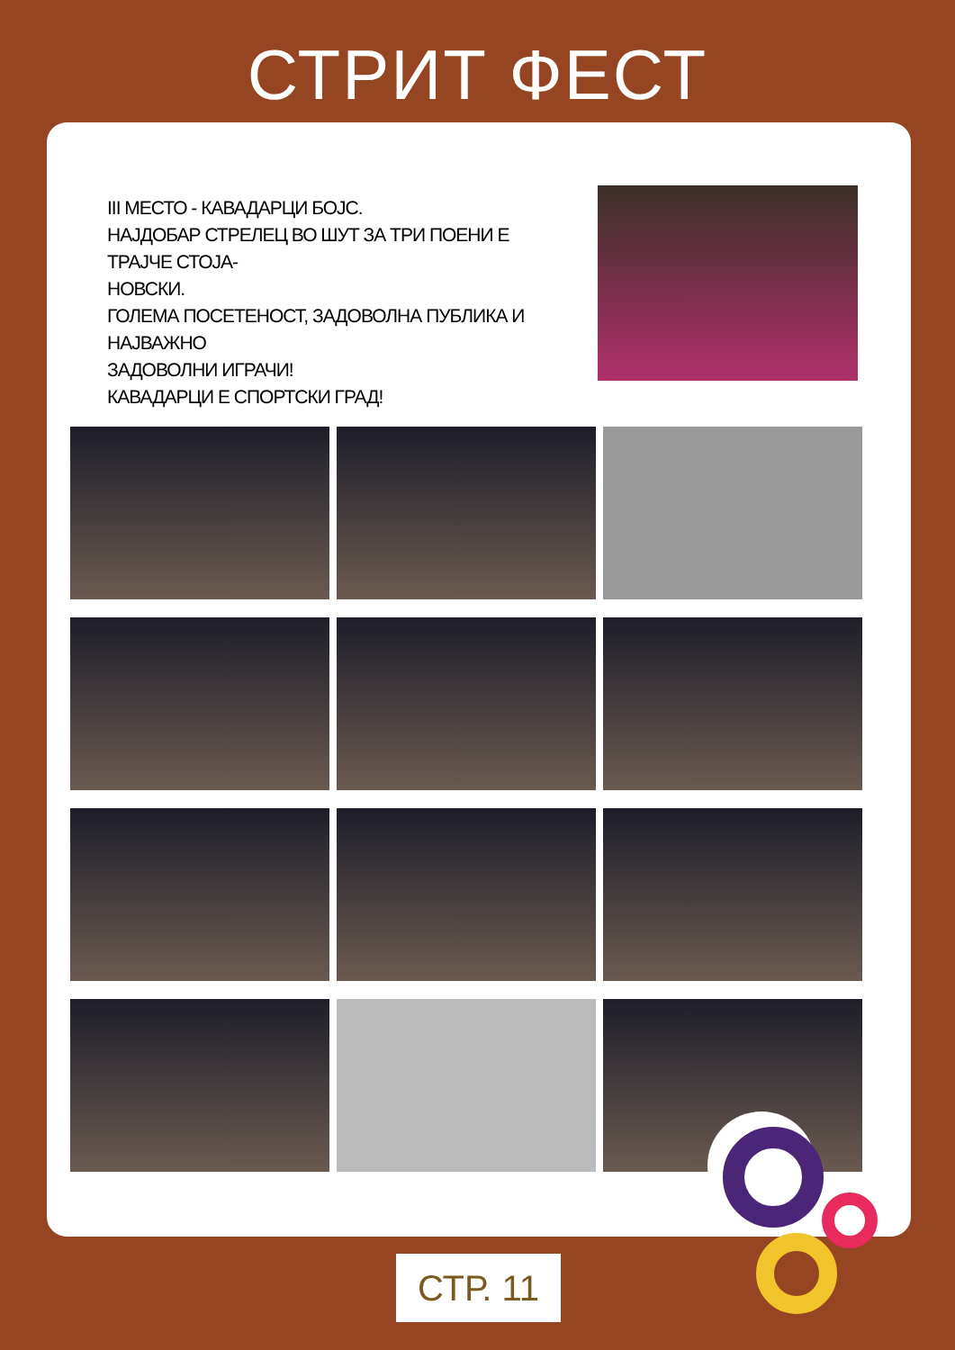СТРИТ ФЕСТ
III МЕСТО - КАВАДАРЦИ БОЈС.
НАЈДОБАР СТРЕЛЕЦ ВО ШУТ ЗА ТРИ ПОЕНИ Е ТРАЈЧЕ СТОЈА-
НОВСКИ.
ГОЛЕМА ПОСЕТЕНОСТ, ЗАДОВОЛНА ПУБЛИКА И НАЈВАЖНО
ЗАДОВОЛНИ ИГРАЧИ!
КАВАДАРЦИ Е СПОРТСКИ ГРАД!
СТР. 11